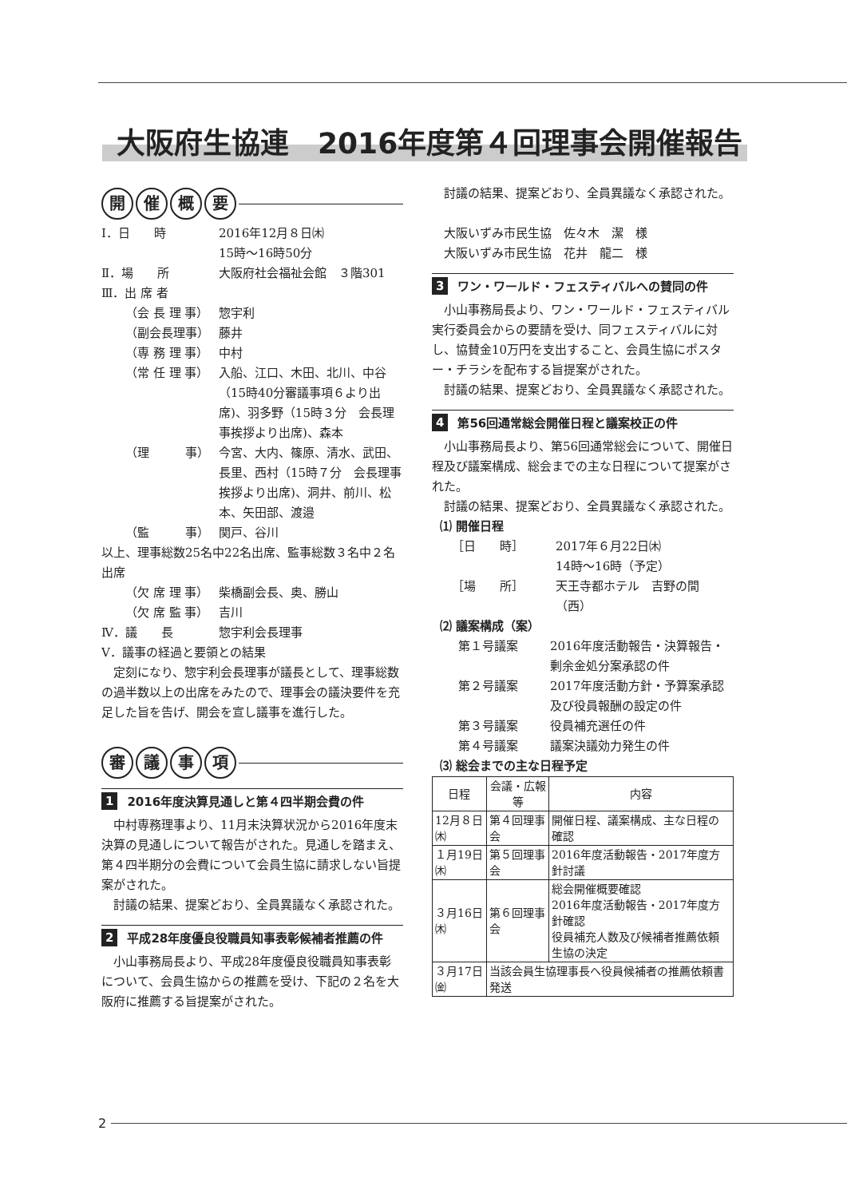大阪府生協連　2016年度第４回理事会開催報告
開催概要
Ⅰ．日　　時 2016年12月８日㈭
15時～16時50分
Ⅱ．場　　所 大阪府社会福祉会館　３階301
Ⅲ．出 席 者
（会 長 理 事） 惣宇利
（副会長理事） 藤井
（専 務 理 事） 中村
（常 任 理 事） 入船、江口、木田、北川、中谷（15時40分審議事項６より出席)、羽多野（15時３分　会長理事挨拶より出席)、森本
（理　　　事） 今宮、大内、篠原、清水、武田、長里、西村（15時７分　会長理事挨拶より出席)、洞井、前川、松本、矢田部、渡邉
（監　　　事） 関戸、谷川
以上、理事総数25名中22名出席、監事総数３名中２名出席
（欠 席 理 事） 柴橋副会長、奥、勝山
（欠 席 監 事） 吉川
Ⅳ．議　　長 惣宇利会長理事
Ⅴ．議事の経過と要領との結果
定刻になり、惣宇利会長理事が議長として、理事総数の過半数以上の出席をみたので、理事会の議決要件を充足した旨を告げ、開会を宣し議事を進行した。
審議事項
1 2016年度決算見通しと第４四半期会費の件
中村専務理事より、11月末決算状況から2016年度末決算の見通しについて報告がされた。見通しを踏まえ、第４四半期分の会費について会員生協に請求しない旨提案がされた。
討議の結果、提案どおり、全員異議なく承認された。
2 平成28年度優良役職員知事表彰候補者推薦の件
小山事務局長より、平成28年度優良役職員知事表彰について、会員生協からの推薦を受け、下記の２名を大阪府に推薦する旨提案がされた。
討議の結果、提案どおり、全員異議なく承認された。
大阪いずみ市民生協　佐々木　潔　様
大阪いずみ市民生協　花井　龍二　様
3 ワン・ワールド・フェスティバルへの賛同の件
小山事務局長より、ワン・ワールド・フェスティバル実行委員会からの要請を受け、同フェスティバルに対し、協賛金10万円を支出すること、会員生協にポスター・チラシを配布する旨提案がされた。
討議の結果、提案どおり、全員異議なく承認された。
4 第56回通常総会開催日程と議案校正の件
小山事務局長より、第56回通常総会について、開催日程及び議案構成、総会までの主な日程について提案がされた。
討議の結果、提案どおり、全員異議なく承認された。
⑴ 開催日程
［日　　時］ 2017年６月22日㈭
14時～16時（予定）
［場　　所］ 天王寺都ホテル　吉野の間（西）
⑵ 議案構成（案）
第１号議案 2016年度活動報告・決算報告・剰余金処分案承認の件
第２号議案 2017年度活動方針・予算案承認及び役員報酬の設定の件
第３号議案 役員補充選任の件
第４号議案 議案決議効力発生の件
⑶ 総会までの主な日程予定
| 日程 | 会議・広報等 | 内容 |
| --- | --- | --- |
| 12月８日㈭ | 第４回理事会 | 開催日程、議案構成、主な日程の確認 |
| １月19日㈭ | 第５回理事会 | 2016年度活動報告・2017年度方針討議 |
| ３月16日㈭ | 第６回理事会 | 総会開催概要確認 2016年度活動報告・2017年度方針確認 役員補充人数及び候補者推薦依頼生協の決定 |
| ３月17日㈮ | 当該会員生協理事長へ役員候補者の推薦依頼書発送 | |
2